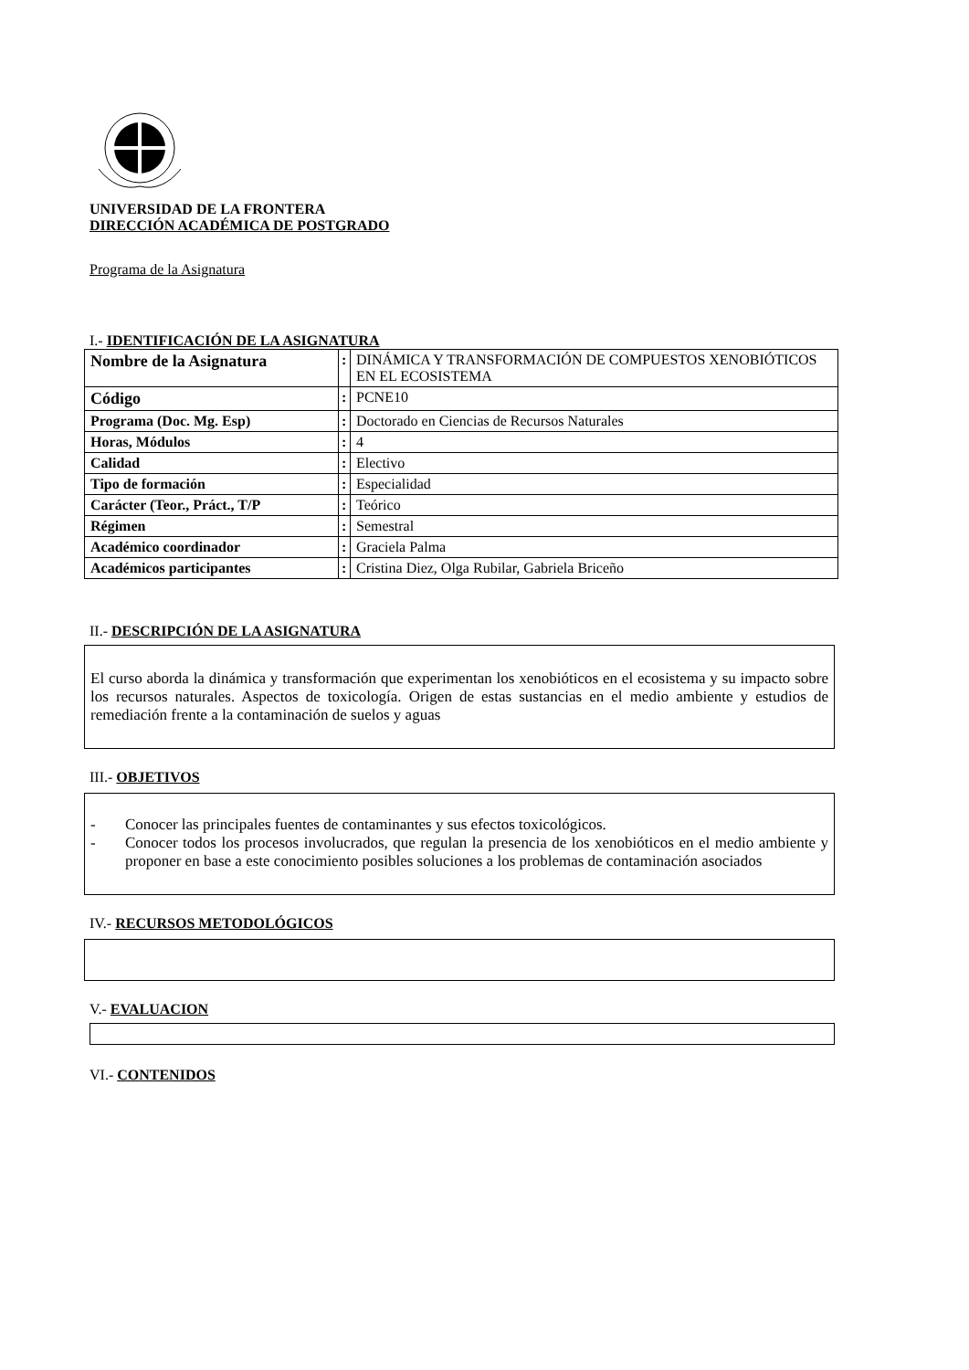UNIVERSIDAD DE LA FRONTERA
DIRECCIÓN ACADÉMICA DE POSTGRADO
Programa de la Asignatura
I.- IDENTIFICACIÓN DE LA ASIGNATURA
| Nombre de la Asignatura | : | DINÁMICA Y TRANSFORMACIÓN DE COMPUESTOS XENOBIÓTICOS EN EL ECOSISTEMA |
| Código | : | PCNE10 |
| Programa (Doc. Mg. Esp) | : | Doctorado en Ciencias de Recursos Naturales |
| Horas, Módulos | : | 4 |
| Calidad | : | Electivo |
| Tipo de formación | : | Especialidad |
| Carácter (Teor., Práct., T/P | : | Teórico |
| Régimen | : | Semestral |
| Académico coordinador | : | Graciela Palma |
| Académicos participantes | : | Cristina Diez, Olga Rubilar, Gabriela Briceño |
II.- DESCRIPCIÓN DE LA ASIGNATURA
El curso aborda la dinámica y transformación que experimentan los xenobióticos en el ecosistema y su impacto sobre los recursos naturales. Aspectos de toxicología. Origen de estas sustancias en el medio ambiente y estudios de remediación frente a la contaminación de suelos y aguas
III.- OBJETIVOS
- Conocer las principales fuentes de contaminantes y sus efectos toxicológicos.
- Conocer todos los procesos involucrados, que regulan la presencia de los xenobióticos en el medio ambiente y proponer en base a este conocimiento posibles soluciones a los problemas de contaminación asociados
IV.- RECURSOS METODOLÓGICOS
V.- EVALUACION
VI.- CONTENIDOS